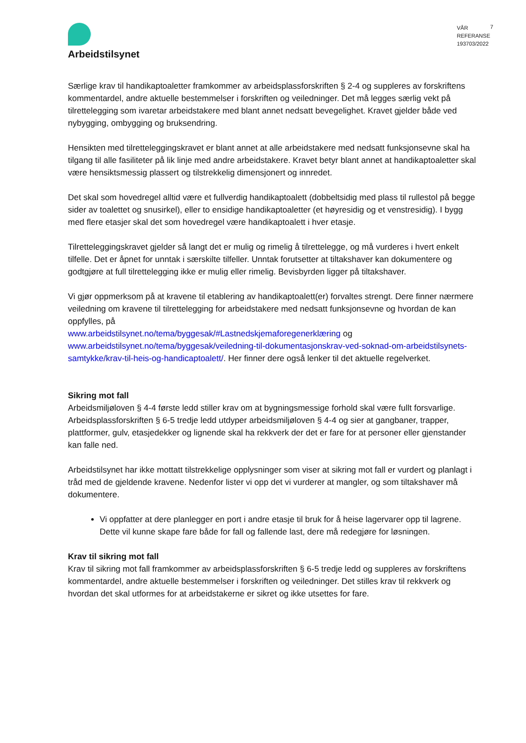Arbeidstilsynet
VÅR REFERANSE
193703/2022
7
Særlige krav til handikaptoaletter framkommer av arbeidsplassforskriften § 2-4 og suppleres av forskriftens kommentardel, andre aktuelle bestemmelser i forskriften og veiledninger. Det må legges særlig vekt på tilrettelegging som ivaretar arbeidstakere med blant annet nedsatt bevegelighet. Kravet gjelder både ved nybygging, ombygging og bruksendring.
Hensikten med tilretteleggingskravet er blant annet at alle arbeidstakere med nedsatt funksjonsevne skal ha tilgang til alle fasiliteter på lik linje med andre arbeidstakere. Kravet betyr blant annet at handikaptoaletter skal være hensiktsmessig plassert og tilstrekkelig dimensjonert og innredet.
Det skal som hovedregel alltid være et fullverdig handikaptoalett (dobbeltsidig med plass til rullestol på begge sider av toalettet og snusirkel), eller to ensidige handikaptoaletter (et høyresidig og et venstresidig). I bygg med flere etasjer skal det som hovedregel være handikaptoalett i hver etasje.
Tilretteleggingskravet gjelder så langt det er mulig og rimelig å tilrettelegge, og må vurderes i hvert enkelt tilfelle. Det er åpnet for unntak i særskilte tilfeller. Unntak forutsetter at tiltakshaver kan dokumentere og godtgjøre at full tilrettelegging ikke er mulig eller rimelig. Bevisbyrden ligger på tiltakshaver.
Vi gjør oppmerksom på at kravene til etablering av handikaptoalett(er) forvaltes strengt. Dere finner nærmere veiledning om kravene til tilrettelegging for arbeidstakere med nedsatt funksjonsevne og hvordan de kan oppfylles, på
www.arbeidstilsynet.no/tema/byggesak/#Lastnedskjemaforegenerklæring og www.arbeidstilsynet.no/tema/byggesak/veiledning-til-dokumentasjonskrav-ved-soknad-om-arbeidstilsynets-samtykke/krav-til-heis-og-handicaptoalett/. Her finner dere også lenker til det aktuelle regelverket.
Sikring mot fall
Arbeidsmiljøloven § 4-4 første ledd stiller krav om at bygningsmessige forhold skal være fullt forsvarlige. Arbeidsplassforskriften § 6-5 tredje ledd utdyper arbeidsmiljøloven § 4-4 og sier at gangbaner, trapper, plattformer, gulv, etasjedekker og lignende skal ha rekkverk der det er fare for at personer eller gjenstander kan falle ned.
Arbeidstilsynet har ikke mottatt tilstrekkelige opplysninger som viser at sikring mot fall er vurdert og planlagt i tråd med de gjeldende kravene. Nedenfor lister vi opp det vi vurderer at mangler, og som tiltakshaver må dokumentere.
Vi oppfatter at dere planlegger en port i andre etasje til bruk for å heise lagervarer opp til lagrene. Dette vil kunne skape fare både for fall og fallende last, dere må redegjøre for løsningen.
Krav til sikring mot fall
Krav til sikring mot fall framkommer av arbeidsplassforskriften § 6-5 tredje ledd og suppleres av forskriftens kommentardel, andre aktuelle bestemmelser i forskriften og veiledninger. Det stilles krav til rekkverk og hvordan det skal utformes for at arbeidstakerne er sikret og ikke utsettes for fare.